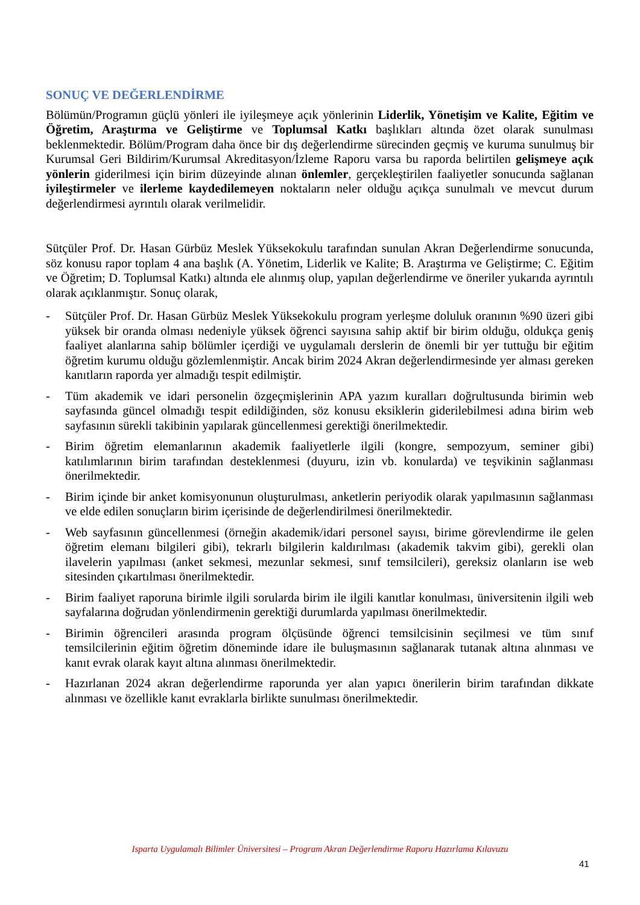SONUÇ VE DEĞERLENDİRME
Bölümün/Programın güçlü yönleri ile iyileşmeye açık yönlerinin Liderlik, Yönetişim ve Kalite, Eğitim ve Öğretim, Araştırma ve Geliştirme ve Toplumsal Katkı başlıkları altında özet olarak sunulması beklenmektedir. Bölüm/Program daha önce bir dış değerlendirme sürecinden geçmiş ve kuruma sunulmuş bir Kurumsal Geri Bildirim/Kurumsal Akreditasyon/İzleme Raporu varsa bu raporda belirtilen gelişmeye açık yönlerin giderilmesi için birim düzeyinde alınan önlemler, gerçekleştirilen faaliyetler sonucunda sağlanan iyileştirmeler ve ilerleme kaydedilemeyen noktaların neler olduğu açıkça sunulmalı ve mevcut durum değerlendirmesi ayrıntılı olarak verilmelidir.
Sütçüler Prof. Dr. Hasan Gürbüz Meslek Yüksekokulu tarafından sunulan Akran Değerlendirme sonucunda, söz konusu rapor toplam 4 ana başlık (A. Yönetim, Liderlik ve Kalite; B. Araştırma ve Geliştirme; C. Eğitim ve Öğretim; D. Toplumsal Katkı) altında ele alınmış olup, yapılan değerlendirme ve öneriler yukarıda ayrıntılı olarak açıklanmıştır. Sonuç olarak,
- Sütçüler Prof. Dr. Hasan Gürbüz Meslek Yüksekokulu program yerleşme doluluk oranının %90 üzeri gibi yüksek bir oranda olması nedeniyle yüksek öğrenci sayısına sahip aktif bir birim olduğu, oldukça geniş faaliyet alanlarına sahip bölümler içerdiği ve uygulamalı derslerin de önemli bir yer tuttuğu bir eğitim öğretim kurumu olduğu gözlemlenmiştir. Ancak birim 2024 Akran değerlendirmesinde yer alması gereken kanıtların raporda yer almadığı tespit edilmiştir.
- Tüm akademik ve idari personelin özgeçmişlerinin APA yazım kuralları doğrultusunda birimin web sayfasında güncel olmadığı tespit edildiğinden, söz konusu eksiklerin giderilebilmesi adına birim web sayfasının sürekli takibinin yapılarak güncellenmesi gerektiği önerilmektedir.
- Birim öğretim elemanlarının akademik faaliyetlerle ilgili (kongre, sempozyum, seminer gibi) katılımlarının birim tarafından desteklenmesi (duyuru, izin vb. konularda) ve teşvikinin sağlanması önerilmektedir.
- Birim içinde bir anket komisyonunun oluşturulması, anketlerin periyodik olarak yapılmasının sağlanması ve elde edilen sonuçların birim içerisinde de değerlendirilmesi önerilmektedir.
- Web sayfasının güncellenmesi (örneğin akademik/idari personel sayısı, birime görevlendirme ile gelen öğretim elemanı bilgileri gibi), tekrarlı bilgilerin kaldırılması (akademik takvim gibi), gerekli olan ilavelerin yapılması (anket sekmesi, mezunlar sekmesi, sınıf temsilcileri), gereksiz olanların ise web sitesinden çıkartılması önerilmektedir.
- Birim faaliyet raporuna birimle ilgili sorularda birim ile ilgili kanıtlar konulması, üniversitenin ilgili web sayfalarına doğrudan yönlendirmenin gerektiği durumlarda yapılması önerilmektedir.
- Birimin öğrencileri arasında program ölçüsünde öğrenci temsilcisinin seçilmesi ve tüm sınıf temsilcilerinin eğitim öğretim döneminde idare ile buluşmasının sağlanarak tutanak altına alınması ve kanıt evrak olarak kayıt altına alınması önerilmektedir.
- Hazırlanan 2024 akran değerlendirme raporunda yer alan yapıcı önerilerin birim tarafından dikkate alınması ve özellikle kanıt evraklarla birlikte sunulması önerilmektedir.
Isparta Uygulamalı Bilimler Üniversitesi – Program Akran Değerlendirme Raporu Hazırlama Kılavuzu
41